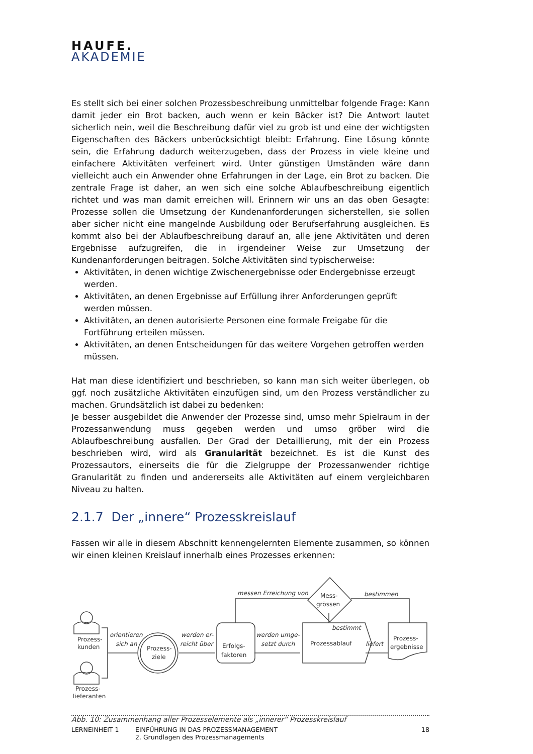HAUFE.
AKADEMIE
Es stellt sich bei einer solchen Prozessbeschreibung unmittelbar folgende Frage: Kann damit jeder ein Brot backen, auch wenn er kein Bäcker ist? Die Antwort lautet sicherlich nein, weil die Beschreibung dafür viel zu grob ist und eine der wichtigsten Eigenschaften des Bäckers unberücksichtigt bleibt: Erfahrung. Eine Lösung könnte sein, die Erfahrung dadurch weiterzugeben, dass der Prozess in viele kleine und einfachere Aktivitäten verfeinert wird. Unter günstigen Umständen wäre dann vielleicht auch ein Anwender ohne Erfahrungen in der Lage, ein Brot zu backen. Die zentrale Frage ist daher, an wen sich eine solche Ablaufbeschreibung eigentlich richtet und was man damit erreichen will. Erinnern wir uns an das oben Gesagte: Prozesse sollen die Umsetzung der Kundenanforderungen sicherstellen, sie sollen aber sicher nicht eine mangelnde Ausbildung oder Berufserfahrung ausgleichen. Es kommt also bei der Ablaufbeschreibung darauf an, alle jene Aktivitäten und deren Ergebnisse aufzugreifen, die in irgendeiner Weise zur Umsetzung der Kundenanforderungen beitragen. Solche Aktivitäten sind typischerweise:
Aktivitäten, in denen wichtige Zwischenergebnisse oder Endergebnisse erzeugt werden.
Aktivitäten, an denen Ergebnisse auf Erfüllung ihrer Anforderungen geprüft werden müssen.
Aktivitäten, an denen autorisierte Personen eine formale Freigabe für die Fortführung erteilen müssen.
Aktivitäten, an denen Entscheidungen für das weitere Vorgehen getroffen werden müssen.
Hat man diese identifiziert und beschrieben, so kann man sich weiter überlegen, ob ggf. noch zusätzliche Aktivitäten einzufügen sind, um den Prozess verständlicher zu machen. Grundsätzlich ist dabei zu bedenken:
Je besser ausgebildet die Anwender der Prozesse sind, umso mehr Spielraum in der Prozessanwendung muss gegeben werden und umso gröber wird die Ablaufbeschreibung ausfallen. Der Grad der Detaillierung, mit der ein Prozess beschrieben wird, wird als Granularität bezeichnet. Es ist die Kunst des Prozessautors, einerseits die für die Zielgruppe der Prozessanwender richtige Granularität zu finden und andererseits alle Aktivitäten auf einem vergleichbaren Niveau zu halten.
2.1.7 Der „innere“ Prozesskreislauf
Fassen wir alle in diesem Abschnitt kennengelernten Elemente zusammen, so können wir einen kleinen Kreislauf innerhalb eines Prozesses erkennen:
Prozess-
kunden
Prozess-
lieferanten
Prozess-
ziele
Erfolgs-
faktoren
Prozessablauf
Mess-
grössen
Prozess-
ergebnisse
orientieren
sich an
werden er-
reicht über
werden umge-
setzt durch
messen Erreichung von
bestimmen
bestimmt
liefert
Abb. 10: Zusammenhang aller Prozesselemente als „innerer“ Prozesskreislauf
LERNEINHEIT 1 EINFÜHRUNG IN DAS PROZESSMANAGEMENT
2. Grundlagen des Prozessmanagements
18